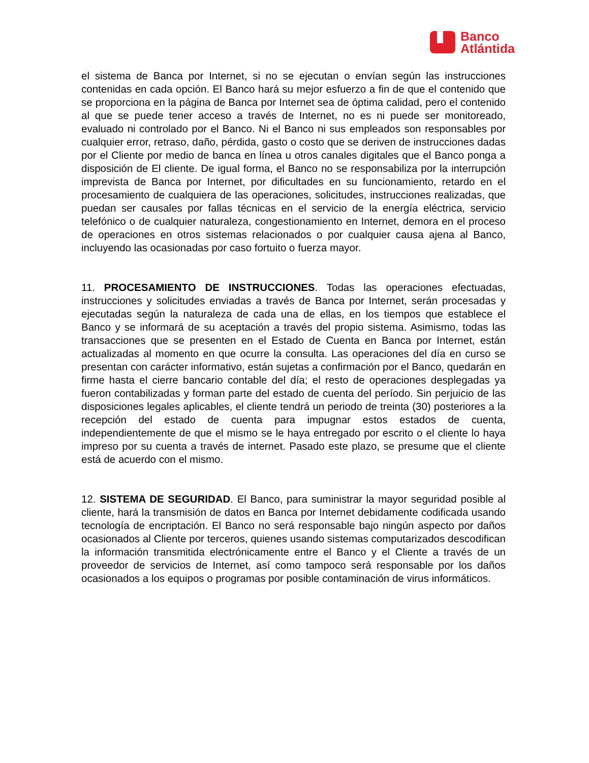Banco
Atlántida
el sistema de Banca por Internet, si no se ejecutan o envían según las instrucciones contenidas en cada opción. El Banco hará su mejor esfuerzo a fin de que el contenido que se proporciona en la página de Banca por Internet sea de óptima calidad, pero el contenido al que se puede tener acceso a través de Internet, no es ni puede ser monitoreado, evaluado ni controlado por el Banco. Ni el Banco ni sus empleados son responsables por cualquier error, retraso, daño, pérdida, gasto o costo que se deriven de instrucciones dadas por el Cliente por medio de banca en línea u otros canales digitales que el Banco ponga a disposición de El cliente. De igual forma, el Banco no se responsabiliza por la interrupción imprevista de Banca por Internet, por dificultades en su funcionamiento, retardo en el procesamiento de cualquiera de las operaciones, solicitudes, instrucciones realizadas, que puedan ser causales por fallas técnicas en el servicio de la energía eléctrica, servicio telefónico o de cualquier naturaleza, congestionamiento en Internet, demora en el proceso de operaciones en otros sistemas relacionados o por cualquier causa ajena al Banco, incluyendo las ocasionadas por caso fortuito o fuerza mayor.
11. PROCESAMIENTO DE INSTRUCCIONES. Todas las operaciones efectuadas, instrucciones y solicitudes enviadas a través de Banca por Internet, serán procesadas y ejecutadas según la naturaleza de cada una de ellas, en los tiempos que establece el Banco y se informará de su aceptación a través del propio sistema. Asimismo, todas las transacciones que se presenten en el Estado de Cuenta en Banca por Internet, están actualizadas al momento en que ocurre la consulta. Las operaciones del día en curso se presentan con carácter informativo, están sujetas a confirmación por el Banco, quedarán en firme hasta el cierre bancario contable del día; el resto de operaciones desplegadas ya fueron contabilizadas y forman parte del estado de cuenta del período. Sin perjuicio de las disposiciones legales aplicables, el cliente tendrá un periodo de treinta (30) posteriores a la recepción del estado de cuenta para impugnar estos estados de cuenta, independientemente de que el mismo se le haya entregado por escrito o el cliente lo haya impreso por su cuenta a través de internet. Pasado este plazo, se presume que el cliente está de acuerdo con el mismo.
12. SISTEMA DE SEGURIDAD. El Banco, para suministrar la mayor seguridad posible al cliente, hará la transmisión de datos en Banca por Internet debidamente codificada usando tecnología de encriptación. El Banco no será responsable bajo ningún aspecto por daños ocasionados al Cliente por terceros, quienes usando sistemas computarizados descodifican la información transmitida electrónicamente entre el Banco y el Cliente a través de un proveedor de servicios de Internet, así como tampoco será responsable por los daños ocasionados a los equipos o programas por posible contaminación de virus informáticos.